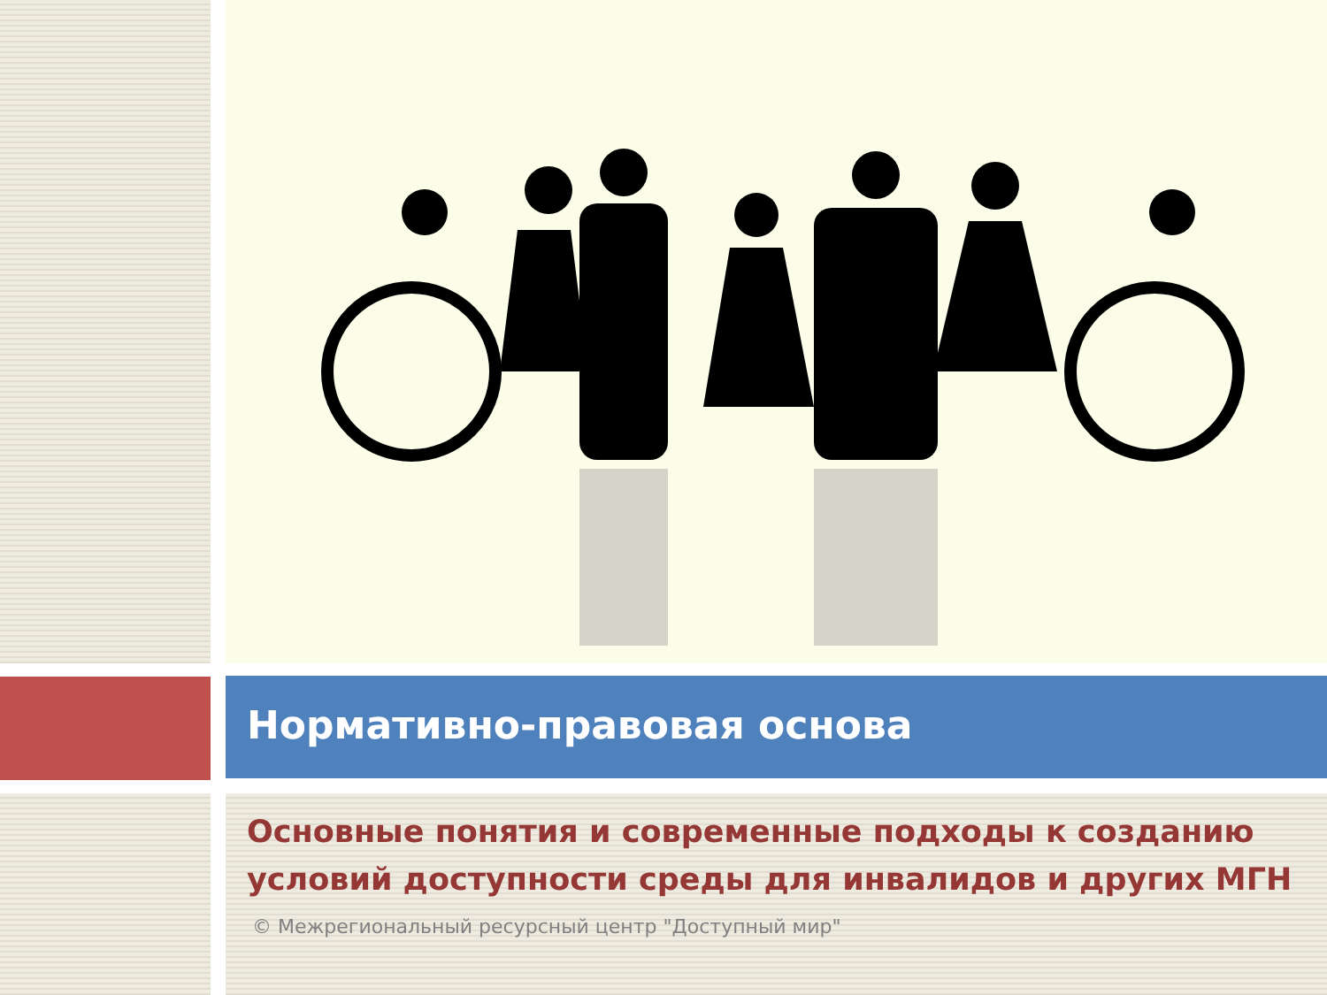Нормативно-правовая основа
Основные понятия и современные подходы к созданию условий доступности среды для инвалидов и других МГН
© Межрегиональный ресурсный центр "Доступный мир"